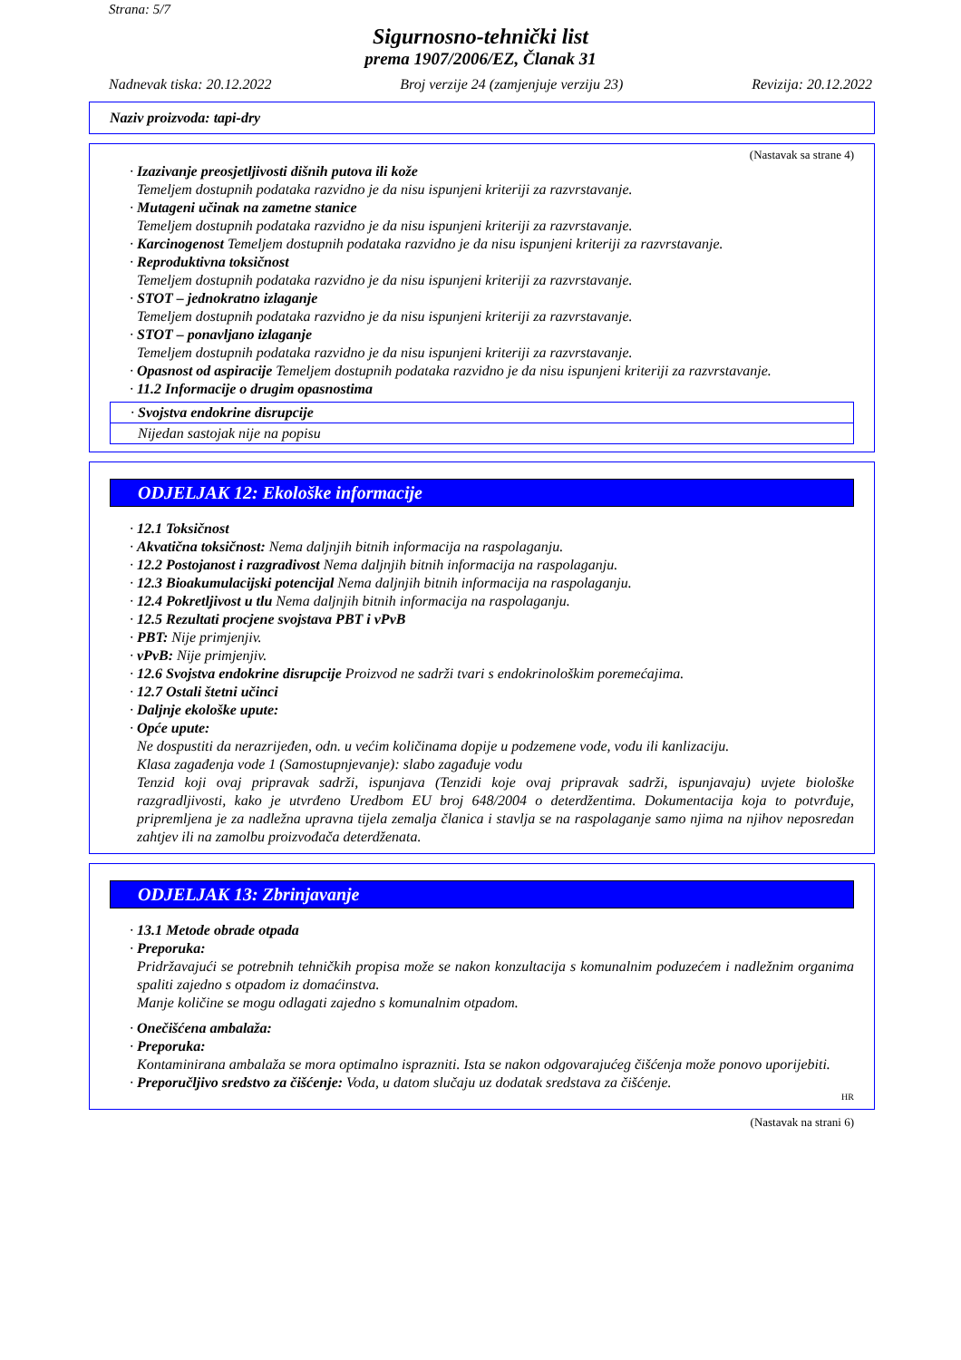Strana: 5/7
Sigurnosno-tehnički list
prema 1907/2006/EZ, Članak 31
Nadnevak tiska: 20.12.2022 Broj verzije 24 (zamjenjuje verziju 23) Revizija: 20.12.2022
Naziv proizvoda: tapi-dry
(Nastavak sa strane 4)
· Izazivanje preosjetljivosti dišnih putova ili kože
Temeljem dostupnih podataka razvidno je da nisu ispunjeni kriteriji za razvrstavanje.
· Mutageni učinak na zametne stanice
Temeljem dostupnih podataka razvidno je da nisu ispunjeni kriteriji za razvrstavanje.
· Karcinogenost Temeljem dostupnih podataka razvidno je da nisu ispunjeni kriteriji za razvrstavanje.
· Reproduktivna toksičnost
Temeljem dostupnih podataka razvidno je da nisu ispunjeni kriteriji za razvrstavanje.
· STOT – jednokratno izlaganje
Temeljem dostupnih podataka razvidno je da nisu ispunjeni kriteriji za razvrstavanje.
· STOT – ponavljano izlaganje
Temeljem dostupnih podataka razvidno je da nisu ispunjeni kriteriji za razvrstavanje.
· Opasnost od aspiracije Temeljem dostupnih podataka razvidno je da nisu ispunjeni kriteriji za razvrstavanje.
· 11.2 Informacije o drugim opasnostima
· Svojstva endokrine disrupcije
Nijedan sastojak nije na popisu
ODJELJAK 12: Ekološke informacije
· 12.1 Toksičnost
· Akvatična toksičnost: Nema daljnjih bitnih informacija na raspolaganju.
· 12.2 Postojanost i razgradivost Nema daljnjih bitnih informacija na raspolaganju.
· 12.3 Bioakumulacijski potencijal Nema daljnjih bitnih informacija na raspolaganju.
· 12.4 Pokretljivost u tlu Nema daljnjih bitnih informacija na raspolaganju.
· 12.5 Rezultati procjene svojstava PBT i vPvB
· PBT: Nije primjenjiv.
· vPvB: Nije primjenjiv.
· 12.6 Svojstva endokrine disrupcije Proizvod ne sadrži tvari s endokrinološkim poremećajima.
· 12.7 Ostali štetni učinci
· Daljnje ekološke upute:
· Opće upute:
Ne dospustiti da nerazrijeđen, odn. u većim količinama dopije u podzemene vode, vodu ili kanlizaciju.
Klasa zagađenja vode 1 (Samostupnjevanje): slabo zagađuje vodu
Tenzid koji ovaj pripravak sadrži, ispunjava (Tenzidi koje ovaj pripravak sadrži, ispunjavaju) uvjete biološke razgradljivosti, kako je utvrđeno Uredbom EU broj 648/2004 o deterdžentima. Dokumentacija koja to potvrđuje, pripremljena je za nadležna upravna tijela zemalja članica i stavlja se na raspolaganje samo njima na njihov neposredan zahtjev ili na zamolbu proizvođača deterdženata.
ODJELJAK 13: Zbrinjavanje
· 13.1 Metode obrade otpada
· Preporuka:
Pridržavajući se potrebnih tehničkih propisa može se nakon konzultacija s komunalnim poduzećem i nadležnim organima spaliti zajedno s otpadom iz domaćinstva.
Manje količine se mogu odlagati zajedno s komunalnim otpadom.
· Onečišćena ambalaža:
· Preporuka:
Kontaminirana ambalaža se mora optimalno isprazniti. Ista se nakon odgovarajućeg čišćenja može ponovo uporijebiti.
· Preporučljivo sredstvo za čišćenje: Voda, u datom slučaju uz dodatak sredstava za čišćenje.
HR
(Nastavak na strani 6)